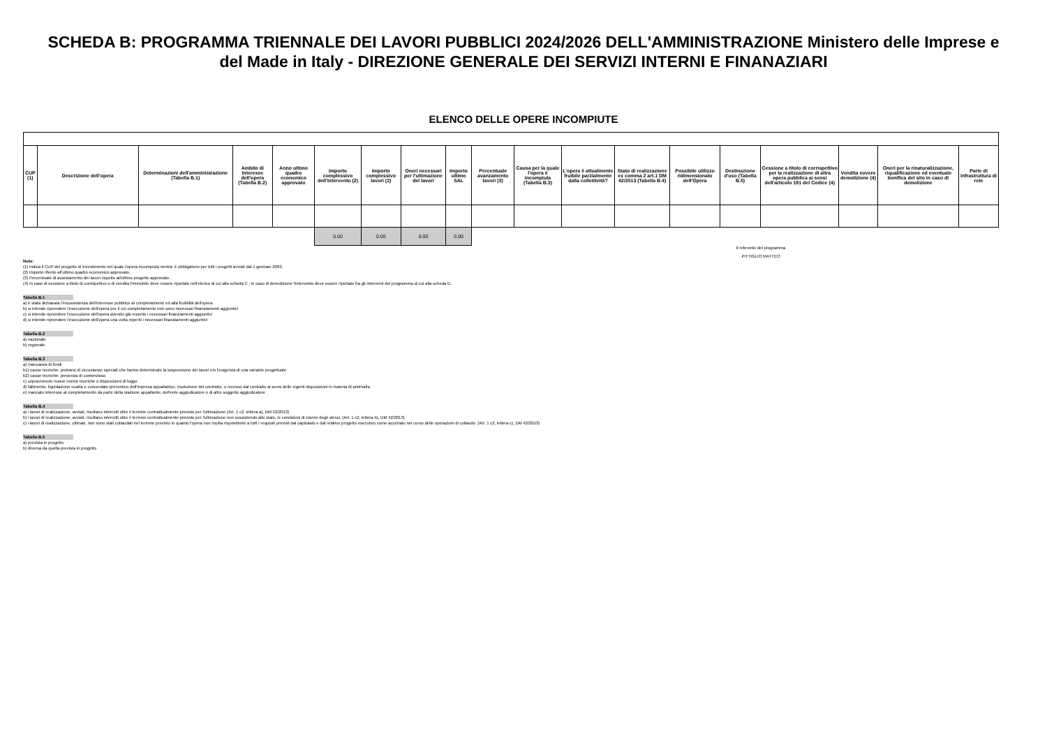SCHEDA B: PROGRAMMA TRIENNALE DEI LAVORI PUBBLICI 2024/2026 DELL'AMMINISTRAZIONE Ministero delle Imprese e del Made in Italy - DIREZIONE GENERALE DEI SERVIZI INTERNI E FINANAZIARI
ELENCO DELLE OPERE INCOMPIUTE
| CUP (1) | Descrizione dell'opera | Determinazioni dell'amministrazione (Tabella B.1) | Ambito di interesse dell'opera (Tabella B.2) | Anno ultimo quadro economico approvato | Importo complessivo dell'intervento (2) | Importo complessivo lavori (2) | Oneri necessari per l'ultimazione dei lavori | Importo ultimo SAL | Percentuale avanzamento lavori (3) | Causa per la quale l'opera è incompiuta (Tabella B.3) | L'opera è attualmente fruibile parzialmente dalla collettività? | Stato di realizzazione ex comma 2 art.1 DM 42/2013 (Tabella B.4) | Possibile utilizzo ridimensionato dell'Opera | Destinazione d'uso (Tabella B.5) | Cessione a titolo di corrispettivo per la realizzazione di altra opera pubblica ai sensi dell'articolo 191 del Codice (4) | Vendita ovvero demolizione (4) | Oneri per la rinaturalizzazione, riqualificazione ed eventuale bonifica del sito in caso di demolizione | Parte di infrastruttura di rete |
| --- | --- | --- | --- | --- | --- | --- | --- | --- | --- | --- | --- | --- | --- | --- | --- | --- | --- | --- |
| | | | | | 0.00 | 0.00 | 0.00 | 0.00 | | | | | | | | | | |
Il referente del programma
PITTIGLIO MATTEO
Note:
(1) Indica il CUP del progetto di investimento nel quale l'opera incompiuta rientra: è obbligatorio per tutti i progetti avviati dal 1 gennaio 2003.
(2) Importo riferito all'ultimo quadro economico approvato.
(3) Percentuale di avanzamento dei lavori rispetto all'ultimo progetto approvato.
(4) In caso di cessione a titolo di corrispettivo o di vendita l'immobile deve essere riportato nell'elenco di cui alla scheda C ; in caso di demolizione l'intervento deve essere riportato fra gli interventi del programma di cui alla scheda D.
Tabella B.1
a) è stata dichiarata l'insussistenza dell'interesse pubblico al completamento ed alla fruibilità dell'opera
b) si intende riprendere l'esecuzione dell'opera per il cui completamento non sono necessari finanziamenti aggiuntivi
c) si intende riprendere l'esecuzione dell'opera avendo già reperito i necessari finanziamenti aggiuntivi
d) si intende riprendere l'esecuzione dell'opera una volta reperiti i necessari finanziamenti aggiuntivi
Tabella B.2
a) nazionale
b) regionale
Tabella B.3
a) mancanza di fondi
b1) cause tecniche: protrarsi di circostanze speciali che hanno determinato la sospensione dei lavori e/o l'esigenza di una variante progettuale
b2) cause tecniche: presenza di contenzioso
c) sopravvenute nuove norme tecniche o disposizioni di legge
d) fallimento, liquidazione coatta e concordato preventivo dell'impresa appaltatrice, risoluzione del contratto, o recesso dal contratto ai sensi delle vigenti disposizioni in materia di antimafia
e) mancato interesse al completamento da parte della stazione appaltante, dell'ente aggiudicatore o di altro soggetto aggiudicatore
Tabella B.4
a) i lavori di realizzazione, avviati, risultano interrotti oltre il termine contrattualmente previsto per l'ultimazione (Art. 1 c2, lettera a), DM 42/2013)
b) i lavori di realizzazione, avviati, risultano interrotti oltre il termine contrattualmente previsto per l'ultimazione non sussistendo allo stato, le condizioni di riavvio degli stessi. (Art. 1 c2, lettera b), DM 42/2013)
c) i lavori di realizzazione, ultimati, non sono stati collaudati nel termine previsto in quanto l'opera non risulta rispondente a tutti i requisiti previsti dal capitolato e dal relativo progetto esecutivo come accertato nel corso delle operazioni di collaudo. (Art. 1 c2, lettera c), DM 42/2013)
Tabella B.5
a) prevista in progetto
b) diversa da quella prevista in progetto